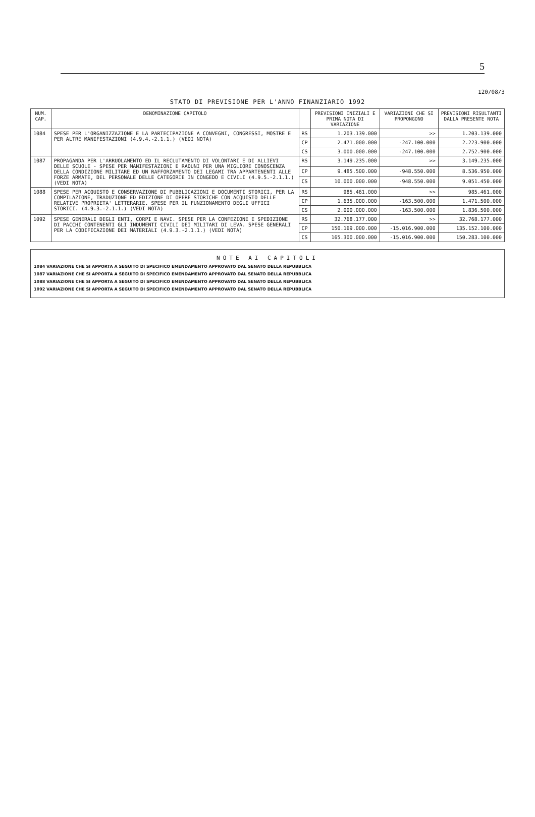5
120/08/3
STATO DI PREVISIONE PER L'ANNO FINANZIARIO 1992
| NUM. CAP. | DENOMINAZIONE CAPITOLO | | PREVISIONI INIZIALI E PRIMA NOTA DI VARIAZIONE | VARIAZIONI CHE SI PROPONGONO | PREVISIONI RISULTANTI DALLA PRESENTE NOTA |
| --- | --- | --- | --- | --- | --- |
| 1084 | SPESE PER L'ORGANIZZAZIONE E LA PARTECIPAZIONE A CONVEGNI, CONGRESSI, MOSTRE E PER ALTRE MANIFESTAZIONI (4.9.4.-2.1.1.) (VEDI NOTA) | RS | 1.203.139.000 | >> | 1.203.139.000 |
| | | CP | 2.471.000.000 | -247.100.000 | 2.223.900.000 |
| | | CS | 3.000.000.000 | -247.100.000 | 2.752.900.000 |
| 1087 | PROPAGANDA PER L'ARRUOLAMENTO ED IL RECLUTAMENTO DI VOLONTARI E DI ALLIEVI DELLE SCUOLE - SPESE PER MANIFESTAZIONI E RADUNI PER UNA MIGLIORE CONOSCENZA DELLA CONDIZIONE MILITARE ED UN RAFFORZAMENTO DEI LEGAMI TRA APPARTENENTI ALLE FORZE ARMATE, DEL PERSONALE DELLE CATEGORIE IN CONGEDO E CIVILI (4.9.5.-2.1.1.) (VEDI NOTA) | RS | 3.149.235.000 | >> | 3.149.235.000 |
| | | CP | 9.485.500.000 | -948.550.000 | 8.536.950.000 |
| | | CS | 10.000.000.000 | -948.550.000 | 9.051.450.000 |
| 1088 | SPESE PER ACQUISTO E CONSERVAZIONE DI PUBBLICAZIONI E DOCUMENTI STORICI, PER LA COMPILAZIONE, TRADUZIONE ED EDIZIONE DI OPERE STORICHE CON ACQUISTO DELLE RELATIVE PROPRIETA' LETTERARIE. SPESE PER IL FUNZIONAMENTO DEGLI UFFICI STORICI. (4.9.3.-2.1.1.) (VEDI NOTA) | RS | 985.461.000 | >> | 985.461.000 |
| | | CP | 1.635.000.000 | -163.500.000 | 1.471.500.000 |
| | | CS | 2.000.000.000 | -163.500.000 | 1.836.500.000 |
| 1092 | SPESE GENERALI DEGLI ENTI, CORPI E NAVI. SPESE PER LA CONFEZIONE E SPEDIZIONE DI PACCHI CONTENENTI GLI INDUMENTI CIVILI DEI MILITARI DI LEVA. SPESE GENERALI PER LA CODIFICAZIONE DEI MATERIALI (4.9.3.-2.1.1.) (VEDI NOTA) | RS | 32.768.177.000 | >> | 32.768.177.000 |
| | | CP | 150.169.000.000 | -15.016.900.000 | 135.152.100.000 |
| | | CS | 165.300.000.000 | -15.016.900.000 | 150.283.100.000 |
NOTE AI CAPITOLI
1084 VARIAZIONE CHE SI APPORTA A SEGUITO DI SPECIFICO EMENDAMENTO APPROVATO DAL SENATO DELLA REPUBBLICA
1087 VARIAZIONE CHE SI APPORTA A SEGUITO DI SPECIFICO EMENDAMENTO APPROVATO DAL SENATO DELLA REPUBBLICA
1088 VARIAZIONE CHE SI APPORTA A SEGUITO DI SPECIFICO EMENDAMENTO APPROVATO DAL SENATO DELLA REPUBBLICA
1092 VARIAZIONE CHE SI APPORTA A SEGUITO DI SPECIFICO EMENDAMENTO APPROVATO DAL SENATO DELLA REPUBBLICA